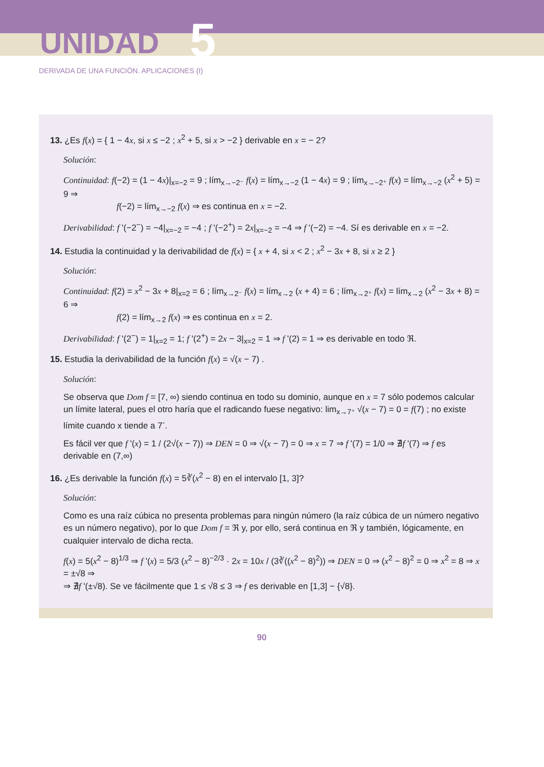UNIDAD 5
DERIVADA DE UNA FUNCIÓN. APLICACIONES (I)
13. ¿Es f(x) = { 1 − 4x, si x ≤ −2 ; x<sup>2</sup> + 5, si x > −2 } derivable en x = − 2?
Solución:
Continuidad: f(−2) = (1 − 4x)|<sub>x=−2</sub> = 9 ; lím<sub>x→−2⁻</sub> f(x) = lím<sub>x→−2</sub> (1 − 4x) = 9 ; lím<sub>x→−2⁺</sub> f(x) = lím<sub>x→−2</sub> (x<sup>2</sup> + 5) = 9 ⇒
f(−2) = lím<sub>x→−2</sub> f(x) ⇒ es continua en x = −2.
Derivabilidad: f '(−2<sup>−</sup>) = −4|<sub>x=−2</sub> = −4 ; f '(−2<sup>+</sup>) = 2x|<sub>x=−2</sub> = −4 ⇒ f '(−2) = −4. Sí es derivable en x = −2.
14. Estudia la continuidad y la derivabilidad de f(x) = { x + 4, si x < 2 ; x<sup>2</sup> − 3x + 8, si x ≥ 2 }
Solución:
Continuidad: f(2) = x<sup>2</sup> − 3x + 8|<sub>x=2</sub> = 6 ; lím<sub>x→2⁻</sub> f(x) = lím<sub>x→2</sub> (x + 4) = 6 ; lím<sub>x→2⁺</sub> f(x) = lím<sub>x→2</sub> (x<sup>2</sup> − 3x + 8) = 6 ⇒
f(2) = lím<sub>x→2</sub> f(x) ⇒ es continua en x = 2.
Derivabilidad: f '(2<sup>−</sup>) = 1|<sub>x=2</sub> = 1; f '(2<sup>+</sup>) = 2x − 3|<sub>x=2</sub> = 1 ⇒ f '(2) = 1 ⇒ es derivable en todo ℜ.
15. Estudia la derivabilidad de la función f(x) = √(x − 7) .
Solución:
Se observa que Dom f = [7, ∞) siendo continua en todo su dominio, aunque en x = 7 sólo podemos calcular un límite lateral, pues el otro haría que el radicando fuese negativo: lim<sub>x→7⁺</sub> √(x − 7) = 0 = f(7) ; no existe límite cuando x tiende a 7<sup>-</sup>.
Es fácil ver que f '(x) = 1 / (2√(x − 7)) ⇒ DEN = 0 ⇒ √(x − 7) = 0 ⇒ x = 7 ⇒ f '(7) = 1/0 ⇒ ∄f '(7) ⇒ f es derivable en (7,∞)
16. ¿Es derivable la función f(x) = 5∛(x<sup>2</sup> − 8) en el intervalo [1, 3]?
Solución:
Como es una raíz cúbica no presenta problemas para ningún número (la raíz cúbica de un número negativo es un número negativo), por lo que Dom f = ℜ y, por ello, será continua en ℜ y también, lógicamente, en cualquier intervalo de dicha recta.
f(x) = 5(x<sup>2</sup> − 8)<sup>1/3</sup> ⇒ f '(x) = 5/3 (x<sup>2</sup> − 8)<sup>−2/3</sup> · 2x = 10x / (3∛((x<sup>2</sup> − 8)<sup>2</sup>)) ⇒ DEN = 0 ⇒ (x<sup>2</sup> − 8)<sup>2</sup> = 0 ⇒ x<sup>2</sup> = 8 ⇒ x = ±√8 ⇒
⇒ ∄f '(±√8). Se ve fácilmente que 1 ≤ √8 ≤ 3 ⇒ f es derivable en [1,3] − {√8}.
90